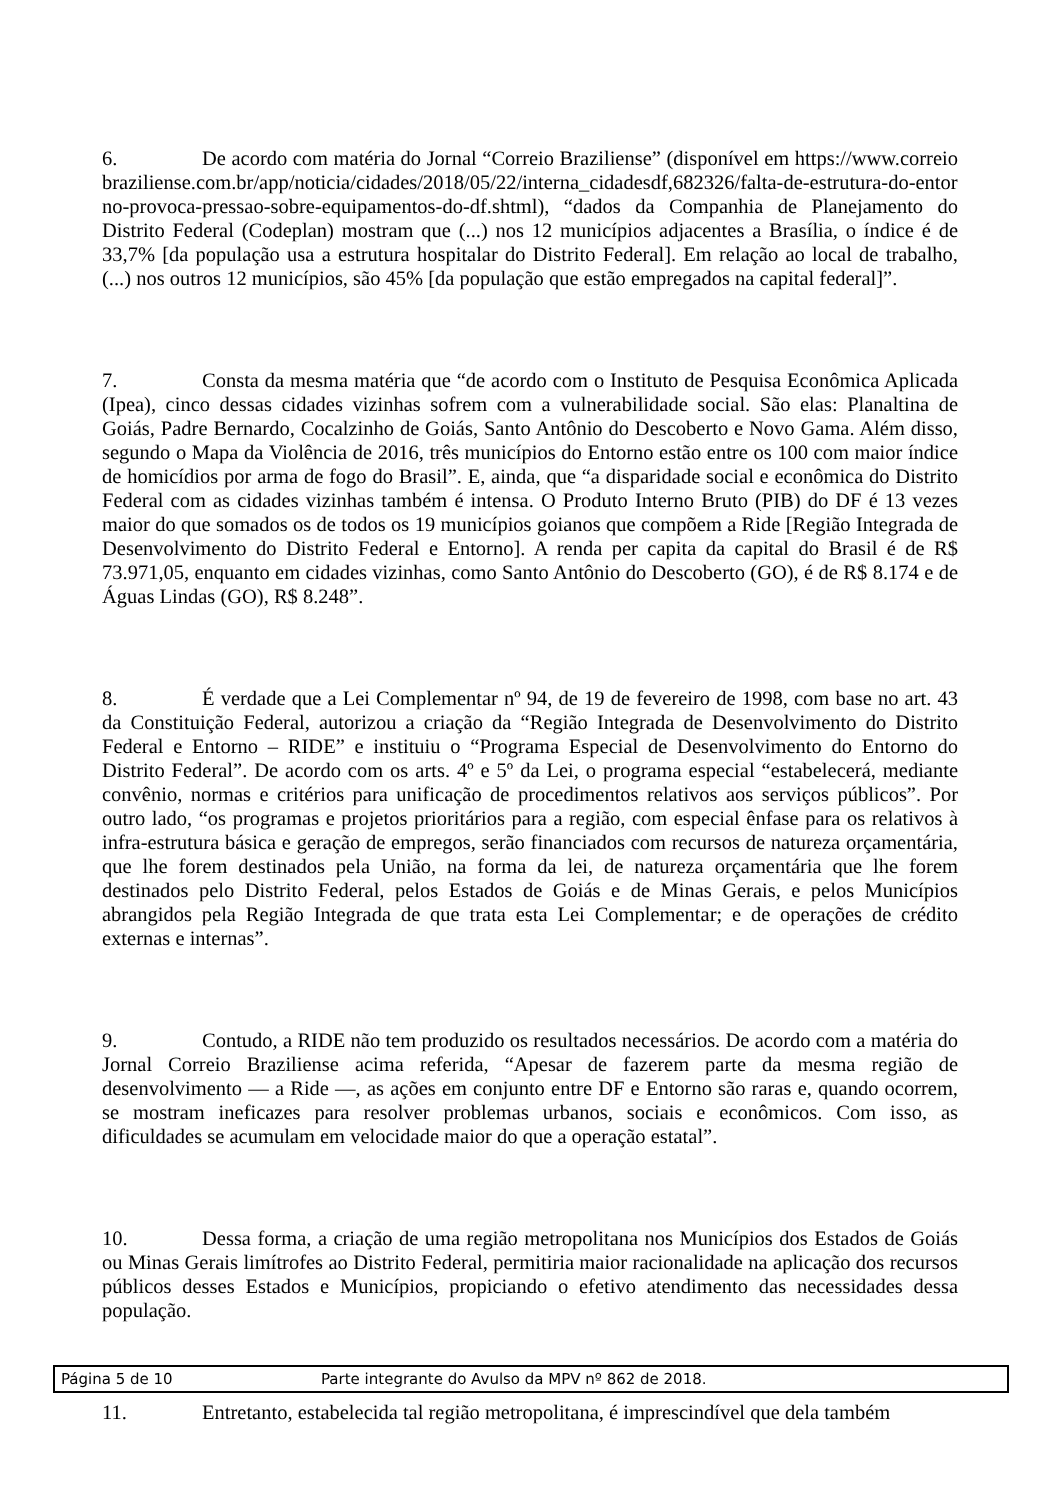6. De acordo com matéria do Jornal “Correio Braziliense” (disponível em https://www.correiobraziliense.com.br/app/noticia/cidades/2018/05/22/interna_cidadesdf,682326/falta-de-estrutura-do-entorno-provoca-pressao-sobre-equipamentos-do-df.shtml), “dados da Companhia de Planejamento do Distrito Federal (Codeplan) mostram que (...) nos 12 municípios adjacentes a Brasília, o índice é de 33,7% [da população usa a estrutura hospitalar do Distrito Federal]. Em relação ao local de trabalho, (...) nos outros 12 municípios, são 45% [da população que estão empregados na capital federal]”.
7. Consta da mesma matéria que “de acordo com o Instituto de Pesquisa Econômica Aplicada (Ipea), cinco dessas cidades vizinhas sofrem com a vulnerabilidade social. São elas: Planaltina de Goiás, Padre Bernardo, Cocalzinho de Goiás, Santo Antônio do Descoberto e Novo Gama. Além disso, segundo o Mapa da Violência de 2016, três municípios do Entorno estão entre os 100 com maior índice de homicídios por arma de fogo do Brasil”. E, ainda, que “a disparidade social e econômica do Distrito Federal com as cidades vizinhas também é intensa. O Produto Interno Bruto (PIB) do DF é 13 vezes maior do que somados os de todos os 19 municípios goianos que compõem a Ride [Região Integrada de Desenvolvimento do Distrito Federal e Entorno]. A renda per capita da capital do Brasil é de R$ 73.971,05, enquanto em cidades vizinhas, como Santo Antônio do Descoberto (GO), é de R$ 8.174 e de Águas Lindas (GO), R$ 8.248”.
8. É verdade que a Lei Complementar nº 94, de 19 de fevereiro de 1998, com base no art. 43 da Constituição Federal, autorizou a criação da “Região Integrada de Desenvolvimento do Distrito Federal e Entorno – RIDE” e instituiu o “Programa Especial de Desenvolvimento do Entorno do Distrito Federal”. De acordo com os arts. 4º e 5º da Lei, o programa especial “estabelecerá, mediante convênio, normas e critérios para unificação de procedimentos relativos aos serviços públicos”. Por outro lado, “os programas e projetos prioritários para a região, com especial ênfase para os relativos à infra-estrutura básica e geração de empregos, serão financiados com recursos de natureza orçamentária, que lhe forem destinados pela União, na forma da lei, de natureza orçamentária que lhe forem destinados pelo Distrito Federal, pelos Estados de Goiás e de Minas Gerais, e pelos Municípios abrangidos pela Região Integrada de que trata esta Lei Complementar; e de operações de crédito externas e internas”.
9. Contudo, a RIDE não tem produzido os resultados necessários. De acordo com a matéria do Jornal Correio Braziliense acima referida, “Apesar de fazerem parte da mesma região de desenvolvimento — a Ride —, as ações em conjunto entre DF e Entorno são raras e, quando ocorrem, se mostram ineficazes para resolver problemas urbanos, sociais e econômicos. Com isso, as dificuldades se acumulam em velocidade maior do que a operação estatal”.
10. Dessa forma, a criação de uma região metropolitana nos Municípios dos Estados de Goiás ou Minas Gerais limítrofes ao Distrito Federal, permitiria maior racionalidade na aplicação dos recursos públicos desses Estados e Municípios, propiciando o efetivo atendimento das necessidades dessa população.
11. Entretanto, estabelecida tal região metropolitana, é imprescindível que dela também
Página 5 de 10 Parte integrante do Avulso da MPV nº 862 de 2018.